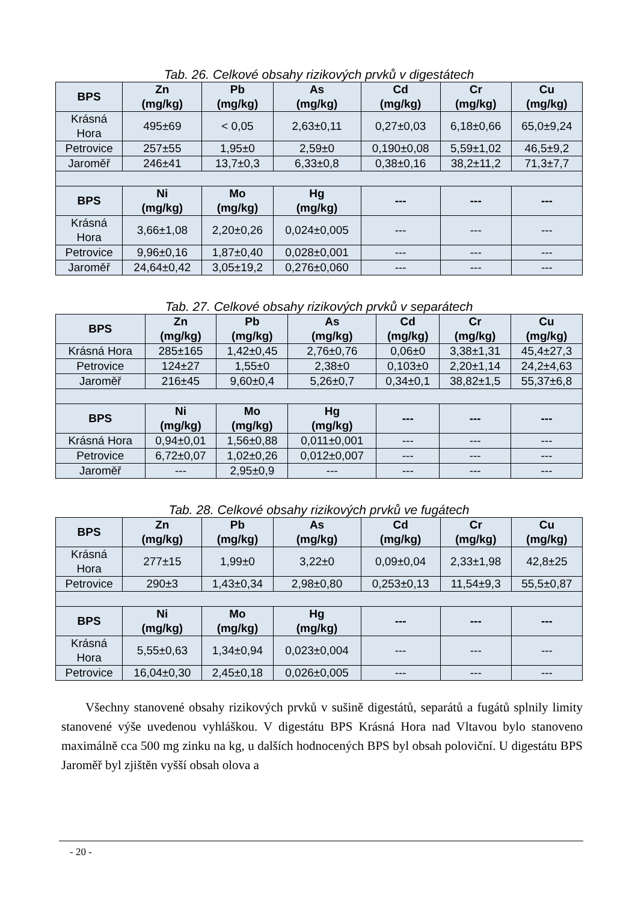Tab. 26. Celkové obsahy rizikových prvků v digestátech
| BPS | Zn (mg/kg) | Pb (mg/kg) | As (mg/kg) | Cd (mg/kg) | Cr (mg/kg) | Cu (mg/kg) |
| --- | --- | --- | --- | --- | --- | --- |
| Krásná Hora | 495±69 | < 0,05 | 2,63±0,11 | 0,27±0,03 | 6,18±0,66 | 65,0±9,24 |
| Petrovice | 257±55 | 1,95±0 | 2,59±0 | 0,190±0,08 | 5,59±1,02 | 46,5±9,2 |
| Jaroměř | 246±41 | 13,7±0,3 | 6,33±0,8 | 0,38±0,16 | 38,2±11,2 | 71,3±7,7 |
| BPS | Ni (mg/kg) | Mo (mg/kg) | Hg (mg/kg) | --- | --- | --- |
| Krásná Hora | 3,66±1,08 | 2,20±0,26 | 0,024±0,005 | --- | --- | --- |
| Petrovice | 9,96±0,16 | 1,87±0,40 | 0,028±0,001 | --- | --- | --- |
| Jaroměř | 24,64±0,42 | 3,05±19,2 | 0,276±0,060 | --- | --- | --- |
Tab. 27. Celkové obsahy rizikových prvků v separátech
| BPS | Zn (mg/kg) | Pb (mg/kg) | As (mg/kg) | Cd (mg/kg) | Cr (mg/kg) | Cu (mg/kg) |
| --- | --- | --- | --- | --- | --- | --- |
| Krásná Hora | 285±165 | 1,42±0,45 | 2,76±0,76 | 0,06±0 | 3,38±1,31 | 45,4±27,3 |
| Petrovice | 124±27 | 1,55±0 | 2,38±0 | 0,103±0 | 2,20±1,14 | 24,2±4,63 |
| Jaroměř | 216±45 | 9,60±0,4 | 5,26±0,7 | 0,34±0,1 | 38,82±1,5 | 55,37±6,8 |
| BPS | Ni (mg/kg) | Mo (mg/kg) | Hg (mg/kg) | --- | --- | --- |
| Krásná Hora | 0,94±0,01 | 1,56±0,88 | 0,011±0,001 | --- | --- | --- |
| Petrovice | 6,72±0,07 | 1,02±0,26 | 0,012±0,007 | --- | --- | --- |
| Jaroměř | --- | 2,95±0,9 | --- | --- | --- | --- |
Tab. 28. Celkové obsahy rizikových prvků ve fugátech
| BPS | Zn (mg/kg) | Pb (mg/kg) | As (mg/kg) | Cd (mg/kg) | Cr (mg/kg) | Cu (mg/kg) |
| --- | --- | --- | --- | --- | --- | --- |
| Krásná Hora | 277±15 | 1,99±0 | 3,22±0 | 0,09±0,04 | 2,33±1,98 | 42,8±25 |
| Petrovice | 290±3 | 1,43±0,34 | 2,98±0,80 | 0,253±0,13 | 11,54±9,3 | 55,5±0,87 |
| BPS | Ni (mg/kg) | Mo (mg/kg) | Hg (mg/kg) | --- | --- | --- |
| Krásná Hora | 5,55±0,63 | 1,34±0,94 | 0,023±0,004 | --- | --- | --- |
| Petrovice | 16,04±0,30 | 2,45±0,18 | 0,026±0,005 | --- | --- | --- |
Všechny stanovené obsahy rizikových prvků v sušině digestátů, separátů a fugátů splnily limity stanovené výše uvedenou vyhláškou. V digestátu BPS Krásná Hora nad Vltavou bylo stanoveno maximálně cca 500 mg zinku na kg, u dalších hodnocených BPS byl obsah poloviční. U digestátu BPS Jaroměř byl zjištěn vyšší obsah olova a
- 20 -